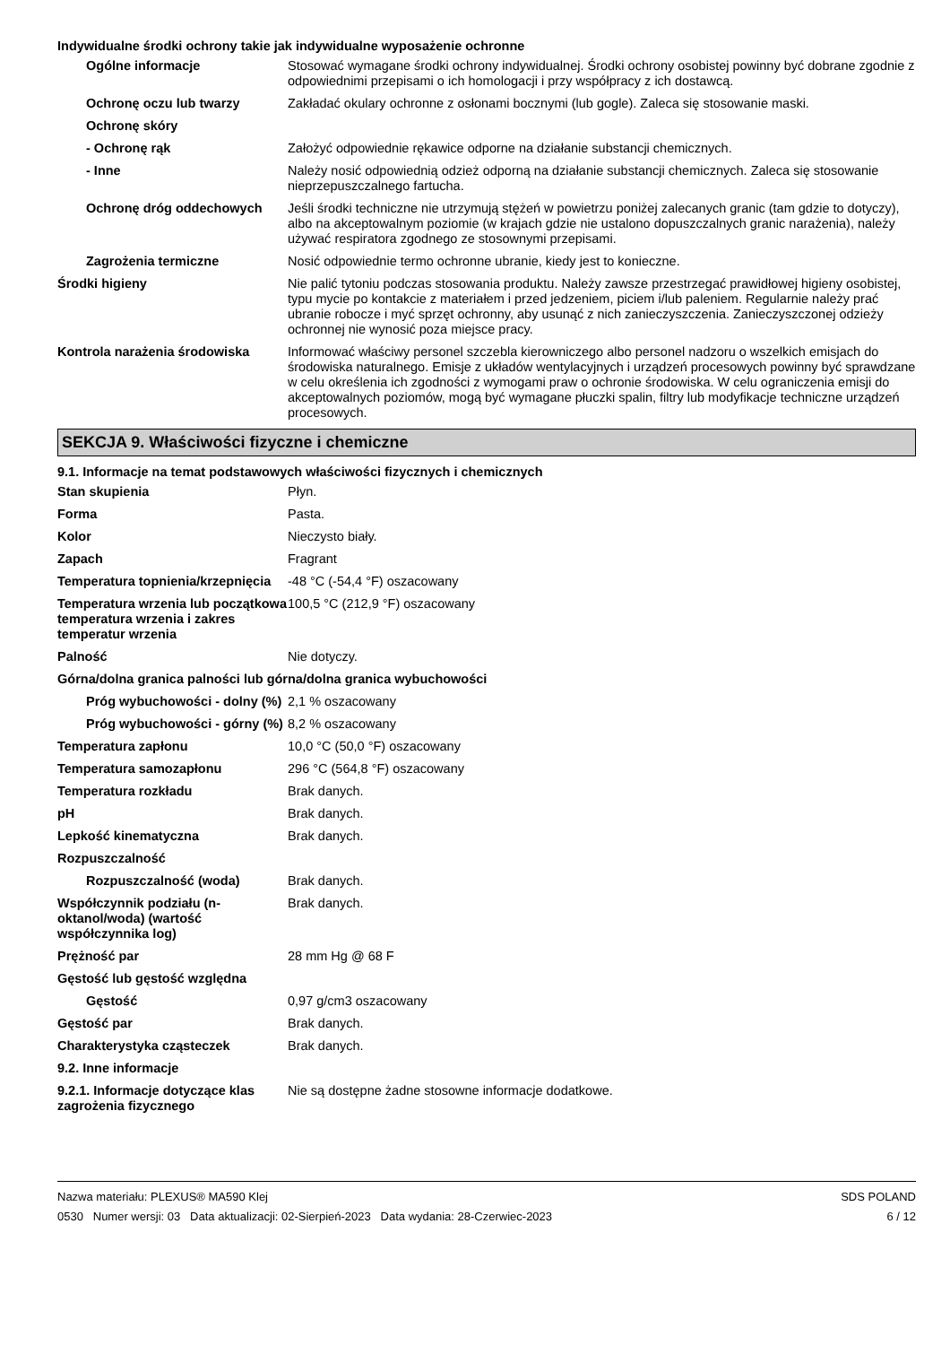Indywidualne środki ochrony takie jak indywidualne wyposażenie ochronne
| Ogólne informacje | Stosować wymagane środki ochrony indywidualnej. Środki ochrony osobistej powinny być dobrane zgodnie z odpowiednimi przepisami o ich homologacji i przy współpracy z ich dostawcą. |
| Ochronę oczu lub twarzy | Zakładać okulary ochronne z osłonami bocznymi (lub gogle). Zaleca się stosowanie maski. |
| Ochronę skóry | |
| - Ochronę rąk | Założyć odpowiednie rękawice odporne na działanie substancji chemicznych. |
| - Inne | Należy nosić odpowiednią odzież odporną na działanie substancji chemicznych. Zaleca się stosowanie nieprzepuszczalnego fartucha. |
| Ochronę dróg oddechowych | Jeśli środki techniczne nie utrzymują stężeń w powietrzu poniżej zalecanych granic (tam gdzie to dotyczy), albo na akceptowalnym poziomie (w krajach gdzie nie ustalono dopuszczalnych granic narażenia), należy używać respiratora zgodnego ze stosownymi przepisami. |
| Zagrożenia termiczne | Nosić odpowiednie termo ochronne ubranie, kiedy jest to konieczne. |
| Środki higieny | Nie palić tytoniu podczas stosowania produktu. Należy zawsze przestrzegać prawidłowej higieny osobistej, typu mycie po kontakcie z materiałem i przed jedzeniem, piciem i/lub paleniem. Regularnie należy prać ubranie robocze i myć sprzęt ochronny, aby usunąć z nich zanieczyszczenia. Zanieczyszczonej odzieży ochronnej nie wynosić poza miejsce pracy. |
| Kontrola narażenia środowiska | Informować właściwy personel szczebla kierowniczego albo personel nadzoru o wszelkich emisjach do środowiska naturalnego. Emisje z układów wentylacyjnych i urządzeń procesowych powinny być sprawdzane w celu określenia ich zgodności z wymogami praw o ochronie środowiska. W celu ograniczenia emisji do akceptowalnych poziomów, mogą być wymagane płuczki spalin, filtry lub modyfikacje techniczne urządzeń procesowych. |
SEKCJA 9. Właściwości fizyczne i chemiczne
9.1. Informacje na temat podstawowych właściwości fizycznych i chemicznych
| Stan skupienia | Płyn. |
| Forma | Pasta. |
| Kolor | Nieczysto biały. |
| Zapach | Fragrant |
| Temperatura topnienia/krzepnięcia | -48 °C (-54,4 °F) oszacowany |
| Temperatura wrzenia lub początkowa temperatura wrzenia i zakres temperatur wrzenia | 100,5 °C (212,9 °F) oszacowany |
| Palność | Nie dotyczy. |
| Górna/dolna granica palności lub górna/dolna granica wybuchowości | |
| Próg wybuchowości - dolny (%) | 2,1 % oszacowany |
| Próg wybuchowości - górny (%) | 8,2 % oszacowany |
| Temperatura zapłonu | 10,0 °C (50,0 °F) oszacowany |
| Temperatura samozapłonu | 296 °C (564,8 °F) oszacowany |
| Temperatura rozkładu | Brak danych. |
| pH | Brak danych. |
| Lepkość kinematyczna | Brak danych. |
| Rozpuszczalność | |
| Rozpuszczalność (woda) | Brak danych. |
| Współczynnik podziału (n-oktanol/woda) (wartość współczynnika log) | Brak danych. |
| Prężność par | 28 mm Hg @ 68 F |
| Gęstość lub gęstość względna | |
| Gęstość | 0,97 g/cm3 oszacowany |
| Gęstość par | Brak danych. |
| Charakterystyka cząsteczek | Brak danych. |
| 9.2. Inne informacje | |
| 9.2.1. Informacje dotyczące klas zagrożenia fizycznego | Nie są dostępne żadne stosowne informacje dodatkowe. |
Nazwa materiału: PLEXUS® MA590 Klej
0530 Numer wersji: 03 Data aktualizacji: 02-Sierpień-2023 Data wydania: 28-Czerwiec-2023
SDS POLAND
6 / 12